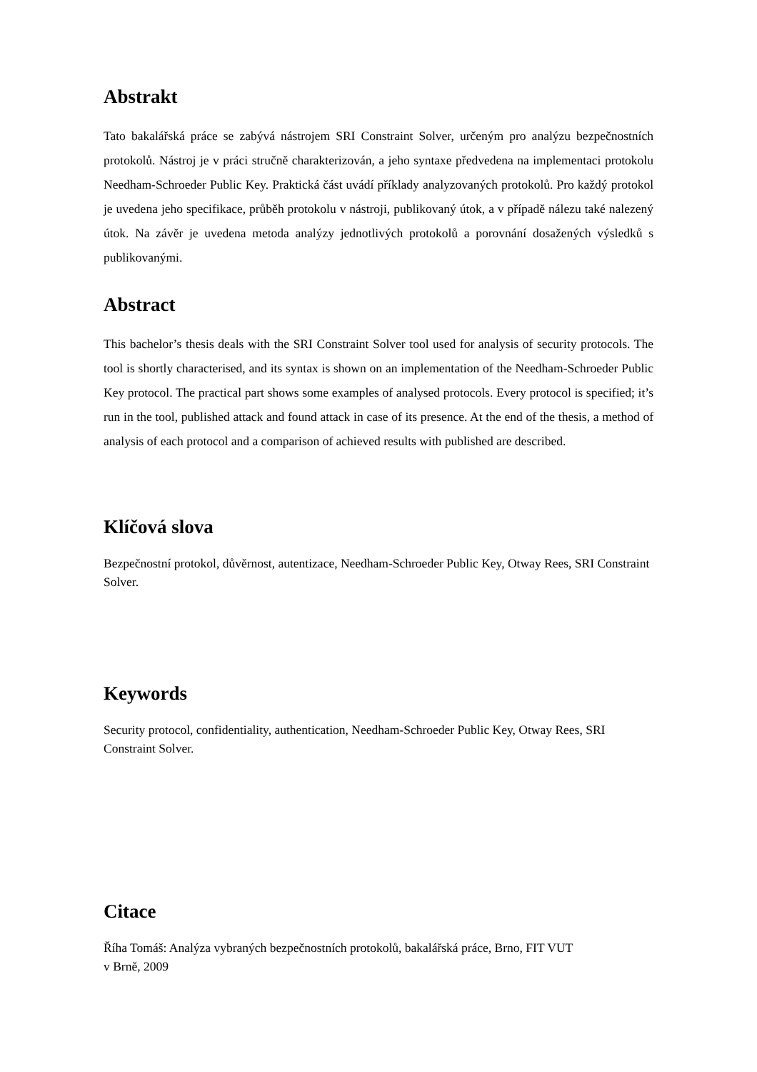Abstrakt
Tato bakalářská práce se zabývá nástrojem SRI Constraint Solver, určeným pro analýzu bezpečnostních protokolů. Nástroj je v práci stručně charakterizován, a jeho syntaxe předvedena na implementaci protokolu Needham-Schroeder Public Key. Praktická část uvádí příklady analyzovaných protokolů. Pro každý protokol je uvedena jeho specifikace, průběh protokolu v nástroji, publikovaný útok, a v případě nálezu také nalezený útok. Na závěr je uvedena metoda analýzy jednotlivých protokolů a porovnání dosažených výsledků s publikovanými.
Abstract
This bachelor’s thesis deals with the SRI Constraint Solver tool used for analysis of security protocols. The tool is shortly characterised, and its syntax is shown on an implementation of the Needham-Schroeder Public Key protocol. The practical part shows some examples of analysed protocols. Every protocol is specified; it’s run in the tool, published attack and found attack in case of its presence. At the end of the thesis, a method of analysis of each protocol and a comparison of achieved results with published are described.
Klíčová slova
Bezpečnostní protokol, důvěrnost, autentizace, Needham-Schroeder Public Key, Otway Rees, SRI Constraint Solver.
Keywords
Security protocol, confidentiality, authentication, Needham-Schroeder Public Key, Otway Rees, SRI Constraint Solver.
Citace
Říha Tomáš: Analýza vybraných bezpečnostních protokolů, bakalářská práce, Brno, FIT VUT
v Brně, 2009